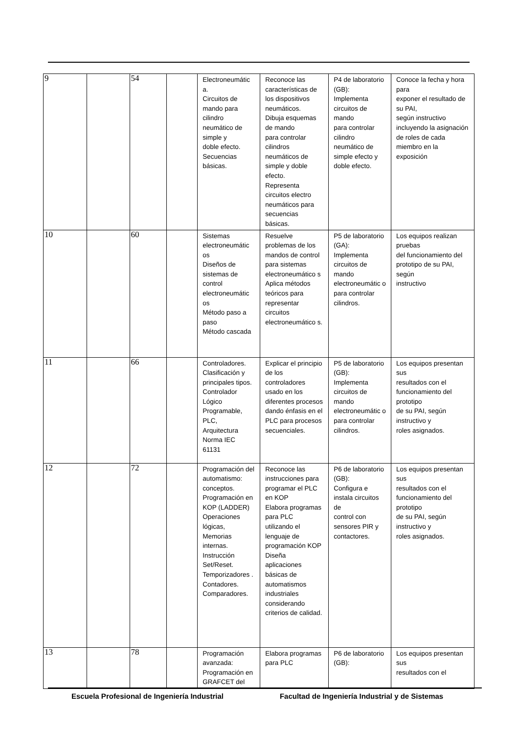| 9 | | 54 | | Electroneumátic a. Circuitos de mando para cilindro neumático de simple y doble efecto. Secuencias básicas. | Reconoce las características de los dispositivos neumáticos. Dibuja esquemas de mando para controlar cilindros neumáticos de simple y doble efecto. Representa circuitos electro neumáticos para secuencias básicas. | P4 de laboratorio (GB): Implementa circuitos de mando para controlar cilindro neumático de simple efecto y doble efecto. | Conoce la fecha y hora para exponer el resultado de su PAI, según instructivo incluyendo la asignación de roles de cada miembro en la exposición |
| 10 | | 60 | | Sistemas electroneumátic os Diseños de sistemas de control electroneumátic os Método paso a paso Método cascada | Resuelve problemas de los mandos de control para sistemas electroneumático s Aplica métodos teóricos para representar circuitos electroneumático s. | P5 de laboratorio (GA): Implementa circuitos de mando electroneumátic o para controlar cilindros. | Los equipos realizan pruebas del funcionamiento del prototipo de su PAI, según instructivo |
| 11 | | 66 | | Controladores. Clasificación y principales tipos. Controlador Lógico Programable, PLC, Arquitectura Norma IEC 61131 | Explicar el principio de los controladores usado en los diferentes procesos dando énfasis en el PLC para procesos secuenciales. | P5 de laboratorio (GB): Implementa circuitos de mando electroneumátic o para controlar cilindros. | Los equipos presentan sus resultados con el funcionamiento del prototipo de su PAI, según instructivo y roles asignados. |
| 12 | | 72 | | Programación del automatismo: conceptos. Programación en KOP (LADDER) Operaciones lógicas, Memorias internas. Instrucción Set/Reset. Temporizadores . Contadores. Comparadores. | Reconoce las instrucciones para programar el PLC en KOP Elabora programas para PLC utilizando el lenguaje de programación KOP Diseña aplicaciones básicas de automatismos industriales considerando criterios de calidad. | P6 de laboratorio (GB): Configura e instala circuitos de control con sensores PIR y contactores. | Los equipos presentan sus resultados con el funcionamiento del prototipo de su PAI, según instructivo y roles asignados. |
| 13 | | 78 | | Programación avanzada: Programación en GRAFCET del | Elabora programas para PLC | P6 de laboratorio (GB): | Los equipos presentan sus resultados con el |
Escuela Profesional de Ingeniería Industrial Facultad de Ingeniería Industrial y de Sistemas